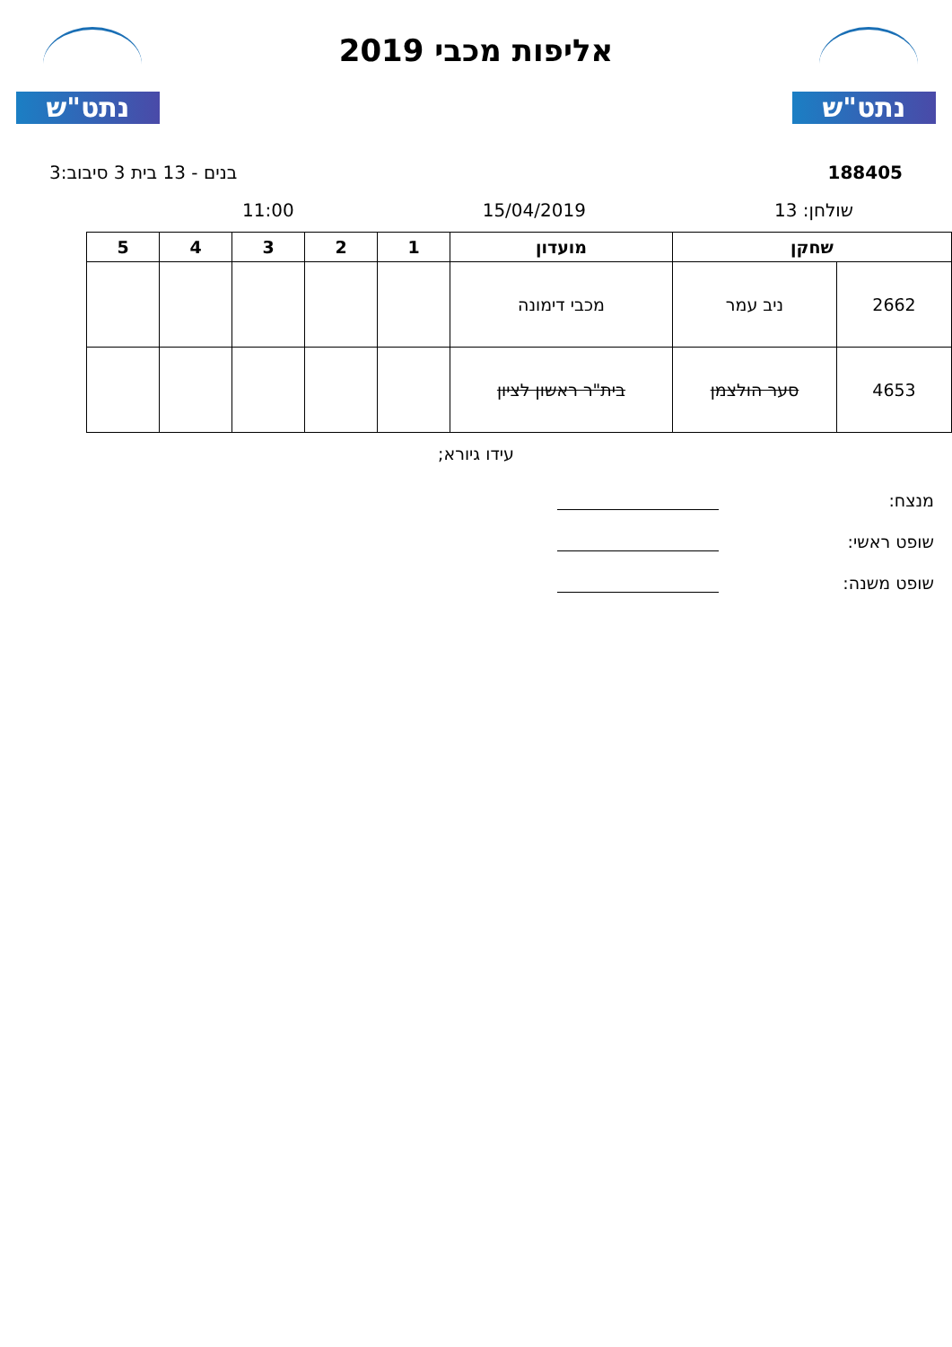נתט"ש
אליפות מכבי 2019
נתט"ש
188405 בנים - 13 בית 3 סיבוב:3
שולחן: 13 15/04/2019 11:00
| שחקן | | מועדון | 1 | 2 | 3 | 4 | 5 |
| --- | --- | --- | --- | --- | --- | --- | --- |
| 2662 | ניב עמר | מכבי דימונה | | | | | |
| 4653 | סער הולצמן | בית"ר ראשון לציון | | | | | |
עידו גיורא;
מנצח:
שופט ראשי:
שופט משנה: